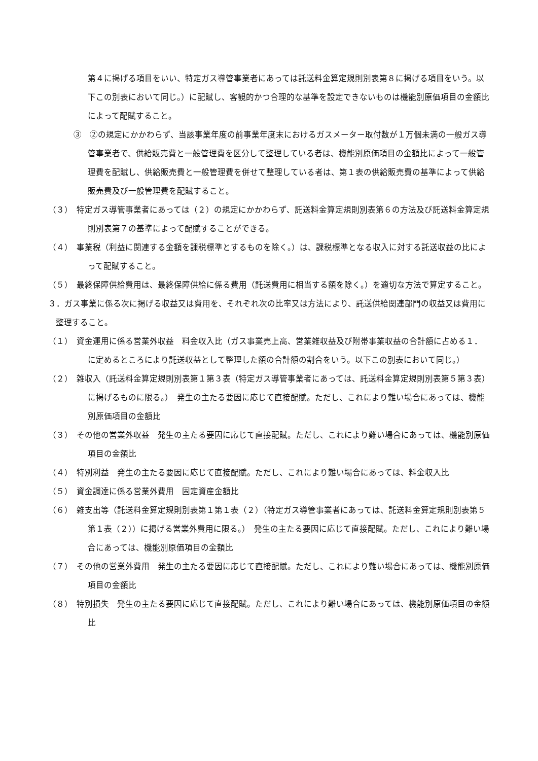第４に掲げる項目をいい、特定ガス導管事業者にあっては託送料金算定規則別表第８に掲げる項目をいう。以下この別表において同じ。）に配賦し、客観的かつ合理的な基準を設定できないものは機能別原価項目の金額比によって配賦すること。
③　②の規定にかかわらず、当該事業年度の前事業年度末におけるガスメーター取付数が１万個未満の一般ガス導管事業者で、供給販売費と一般管理費を区分して整理している者は、機能別原価項目の金額比によって一般管理費を配賦し、供給販売費と一般管理費を併せて整理している者は、第１表の供給販売費の基準によって供給販売費及び一般管理費を配賦すること。
（３）　特定ガス導管事業者にあっては（２）の規定にかかわらず、託送料金算定規則別表第６の方法及び託送料金算定規則別表第７の基準によって配賦することができる。
（４）　事業税（利益に関連する金額を課税標準とするものを除く。）は、課税標準となる収入に対する託送収益の比によって配賦すること。
（５）　最終保障供給費用は、最終保障供給に係る費用（託送費用に相当する額を除く。）を適切な方法で算定すること。
３．ガス事業に係る次に掲げる収益又は費用を、それぞれ次の比率又は方法により、託送供給関連部門の収益又は費用に整理すること。
（１）　資金運用に係る営業外収益　料金収入比（ガス事業売上高、営業雑収益及び附帯事業収益の合計額に占める１．に定めるところにより託送収益として整理した額の合計額の割合をいう。以下この別表において同じ。）
（２）　雑収入（託送料金算定規則別表第１第３表（特定ガス導管事業者にあっては、託送料金算定規則別表第５第３表）に掲げるものに限る。）　発生の主たる要因に応じて直接配賦。ただし、これにより難い場合にあっては、機能別原価項目の金額比
（３）　その他の営業外収益　発生の主たる要因に応じて直接配賦。ただし、これにより難い場合にあっては、機能別原価項目の金額比
（４）　特別利益　発生の主たる要因に応じて直接配賦。ただし、これにより難い場合にあっては、料金収入比
（５）　資金調達に係る営業外費用　固定資産金額比
（６）　雑支出等（託送料金算定規則別表第１第１表（２）（特定ガス導管事業者にあっては、託送料金算定規則別表第５第１表（２））に掲げる営業外費用に限る。）　発生の主たる要因に応じて直接配賦。ただし、これにより難い場合にあっては、機能別原価項目の金額比
（７）　その他の営業外費用　発生の主たる要因に応じて直接配賦。ただし、これにより難い場合にあっては、機能別原価項目の金額比
（８）　特別損失　発生の主たる要因に応じて直接配賦。ただし、これにより難い場合にあっては、機能別原価項目の金額比